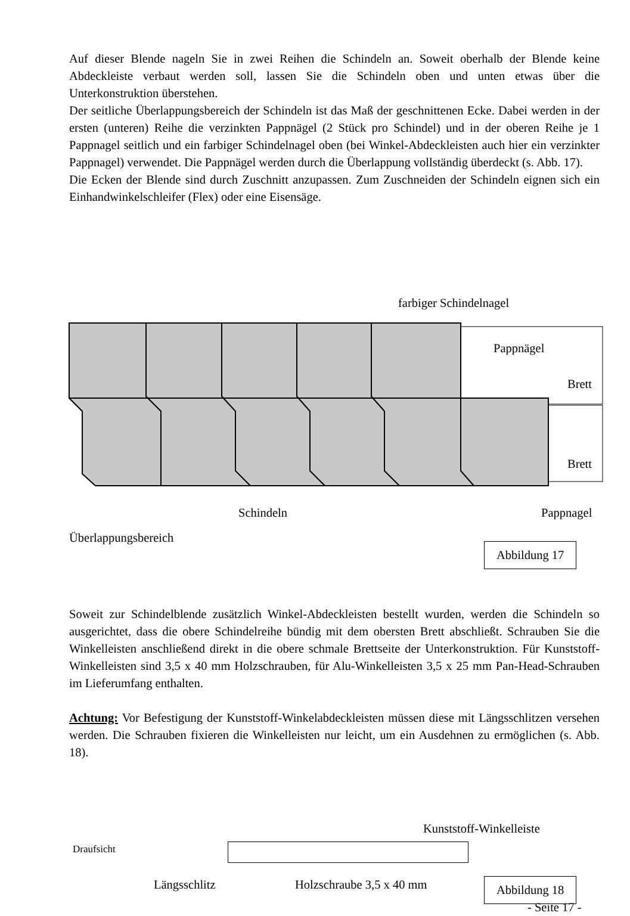Auf dieser Blende nageln Sie in zwei Reihen die Schindeln an. Soweit oberhalb der Blende keine Abdeckleiste verbaut werden soll, lassen Sie die Schindeln oben und unten etwas über die Unterkonstruktion überstehen.
Der seitliche Überlappungsbereich der Schindeln ist das Maß der geschnittenen Ecke. Dabei werden in der ersten (unteren) Reihe die verzinkten Pappnägel (2 Stück pro Schindel) und in der oberen Reihe je 1 Pappnagel seitlich und ein farbiger Schindelnagel oben (bei Winkel-Abdeckleisten auch hier ein verzinkter Pappnagel) verwendet. Die Pappnägel werden durch die Überlappung vollständig überdeckt (s. Abb. 17).
Die Ecken der Blende sind durch Zuschnitt anzupassen. Zum Zuschneiden der Schindeln eignen sich ein Einhandwinkelschleifer (Flex) oder eine Eisensäge.
farbiger Schindelnagel
Pappnägel
Brett
Brett
Schindeln Pappnagel
Überlappungsbereich
Abbildung 17
Soweit zur Schindelblende zusätzlich Winkel-Abdeckleisten bestellt wurden, werden die Schindeln so ausgerichtet, dass die obere Schindelreihe bündig mit dem obersten Brett abschließt. Schrauben Sie die Winkelleisten anschließend direkt in die obere schmale Brettseite der Unterkonstruktion. Für Kunststoff-Winkelleisten sind 3,5 x 40 mm Holzschrauben, für Alu-Winkelleisten 3,5 x 25 mm Pan-Head-Schrauben im Lieferumfang enthalten.
Achtung: Vor Befestigung der Kunststoff-Winkelabdeckleisten müssen diese mit Längsschlitzen versehen werden. Die Schrauben fixieren die Winkelleisten nur leicht, um ein Ausdehnen zu ermöglichen (s. Abb. 18).
Kunststoff-Winkelleiste
Draufsicht
Längsschlitz Holzschraube 3,5 x 40 mm Abbildung 18
- Seite 17 -